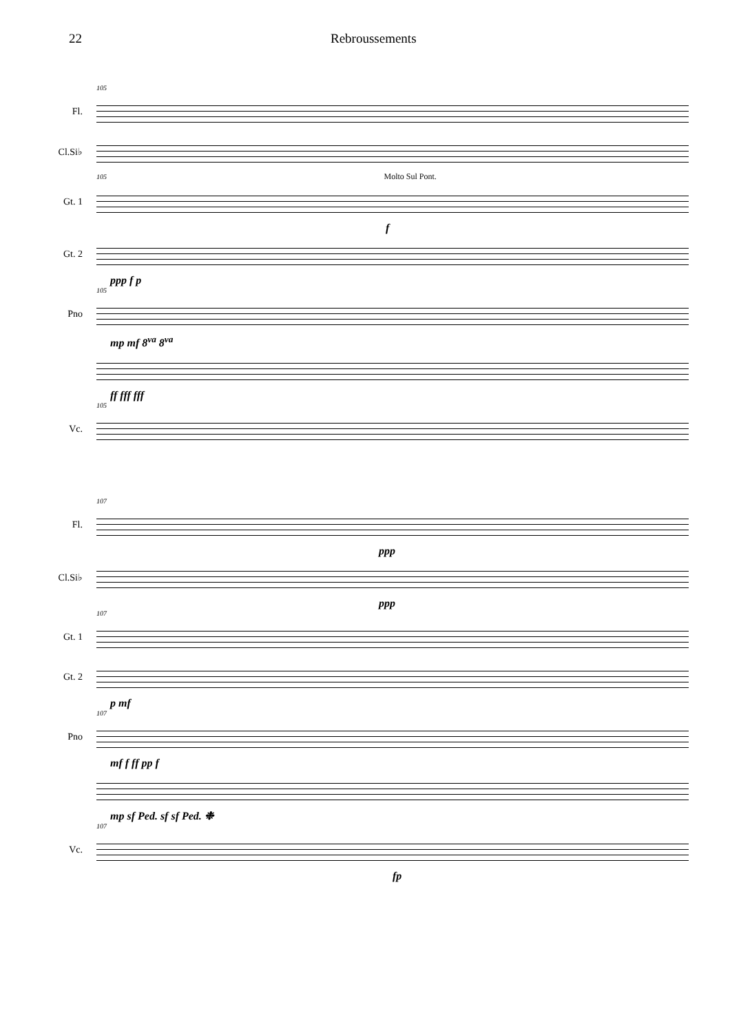22 Rebroussements
105
Fl.
Cl.Si♭
105 Molto Sul Pont.
Gt. 1
f
Gt. 2
ppp f p
105
Pno
mp mf 8<sup>va</sup> 8<sup>va</sup>
ff fff fff
105
Vc.
107
Fl.
ppp
Cl.Si♭
ppp
107
Gt. 1
Gt. 2
p mf
107
Pno
mf f ff pp f
mp sf Ped. sf sf Ped. ❉
107
Vc.
fp